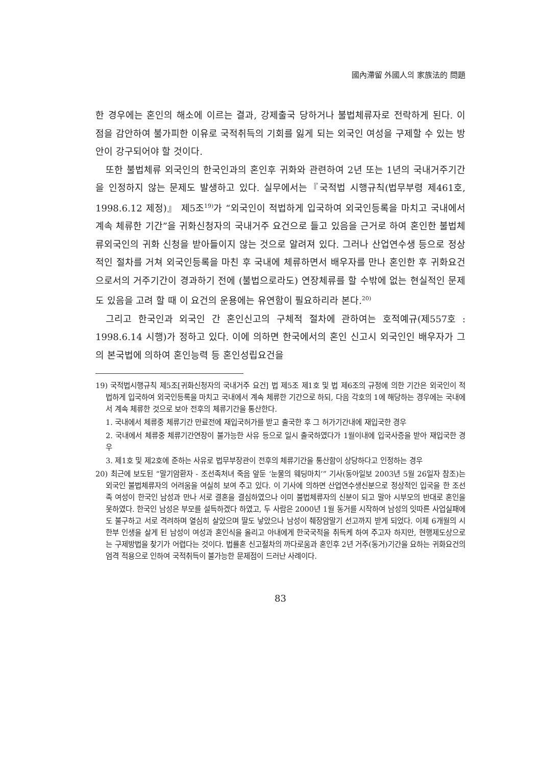國內滯留 外國人의 家族法的 問題
한 경우에는 혼인의 해소에 이르는 결과, 강제출국 당하거나 불법체류자로 전락하게 된다. 이 점을 감안하여 불가피한 이유로 국적취득의 기회를 잃게 되는 외국인 여성을 구제할 수 있는 방안이 강구되어야 할 것이다.
또한 불법체류 외국인의 한국인과의 혼인후 귀화와 관련하여 2년 또는 1년의 국내거주기간을 인정하지 않는 문제도 발생하고 있다. 실무에서는『국적법 시행규칙(법무부령 제461호, 1998.6.12 제정)』 제5조<sup>19)</sup>가 “외국인이 적법하게 입국하여 외국인등록을 마치고 국내에서 계속 체류한 기간”을 귀화신청자의 국내거주 요건으로 들고 있음을 근거로 하여 혼인한 불법체류외국인의 귀화 신청을 받아들이지 않는 것으로 알려져 있다. 그러나 산업연수생 등으로 정상적인 절차를 거쳐 외국인등록을 마친 후 국내에 체류하면서 배우자를 만나 혼인한 후 귀화요건으로서의 거주기간이 경과하기 전에 (불법으로라도) 연장체류를 할 수밖에 없는 현실적인 문제도 있음을 고려 할 때 이 요건의 운용에는 유연함이 필요하리라 본다.<sup>20)</sup>
그리고 한국인과 외국인 간 혼인신고의 구체적 절차에 관하여는 호적예규(제557호 : 1998.6.14 시행)가 정하고 있다. 이에 의하면 한국에서의 혼인 신고시 외국인인 배우자가 그의 본국법에 의하여 혼인능력 등 혼인성립요건을
19) 국적법시행규칙 제5조[귀화신청자의 국내거주 요건] 법 제5조 제1호 및 법 제6조의 규정에 의한 기간은 외국인이 적법하게 입국하여 외국인등록을 마치고 국내에서 계속 체류한 기간으로 하되, 다음 각호의 1에 해당하는 경우에는 국내에서 계속 체류한 것으로 보아 전후의 체류기간을 통산한다.
1. 국내에서 체류중 체류기간 만료전에 재입국허가를 받고 출국한 후 그 허가기간내에 재입국한 경우
2. 국내에서 체류중 체류기간연장이 불가능한 사유 등으로 일시 출국하였다가 1월이내에 입국사증을 받아 재입국한 경우
3. 제1호 및 제2호에 준하는 사유로 법무부장관이 전후의 체류기간을 통산함이 상당하다고 인정하는 경우
20) 최근에 보도된 “말기암환자 - 조선족처녀 죽음 앞둔 ‘눈물의 웨딩마치’” 기사(동아일보 2003년 5월 26일자 참조)는 외국인 불법체류자의 어려움을 여실히 보여 주고 있다. 이 기사에 의하면 산업연수생신분으로 정상적인 입국을 한 조선족 여성이 한국인 남성과 만나 서로 결혼을 결심하였으나 이미 불법체류자의 신분이 되고 말아 시부모의 반대로 혼인을 못하였다. 한국인 남성은 부모를 설득하겠다 하였고, 두 사람은 2000년 1월 동거를 시작하여 남성의 잇따른 사업실패에도 불구하고 서로 격려하며 열심히 살았으며 딸도 낳았으나 남성이 췌장암말기 선고까지 받게 되었다. 이제 6개월의 시한부 인생을 살게 된 남성이 여성과 혼인식을 올리고 아내에게 한국국적을 취득케 하여 주고자 하지만, 현행제도상으로는 구제방법을 찾기가 어렵다는 것이다. 법률혼 신고절차의 까다로움과 혼인후 2년 거주(동거)기간을 요하는 귀화요건의 엄격 적용으로 인하여 국적취득이 불가능한 문제점이 드러난 사례이다.
83